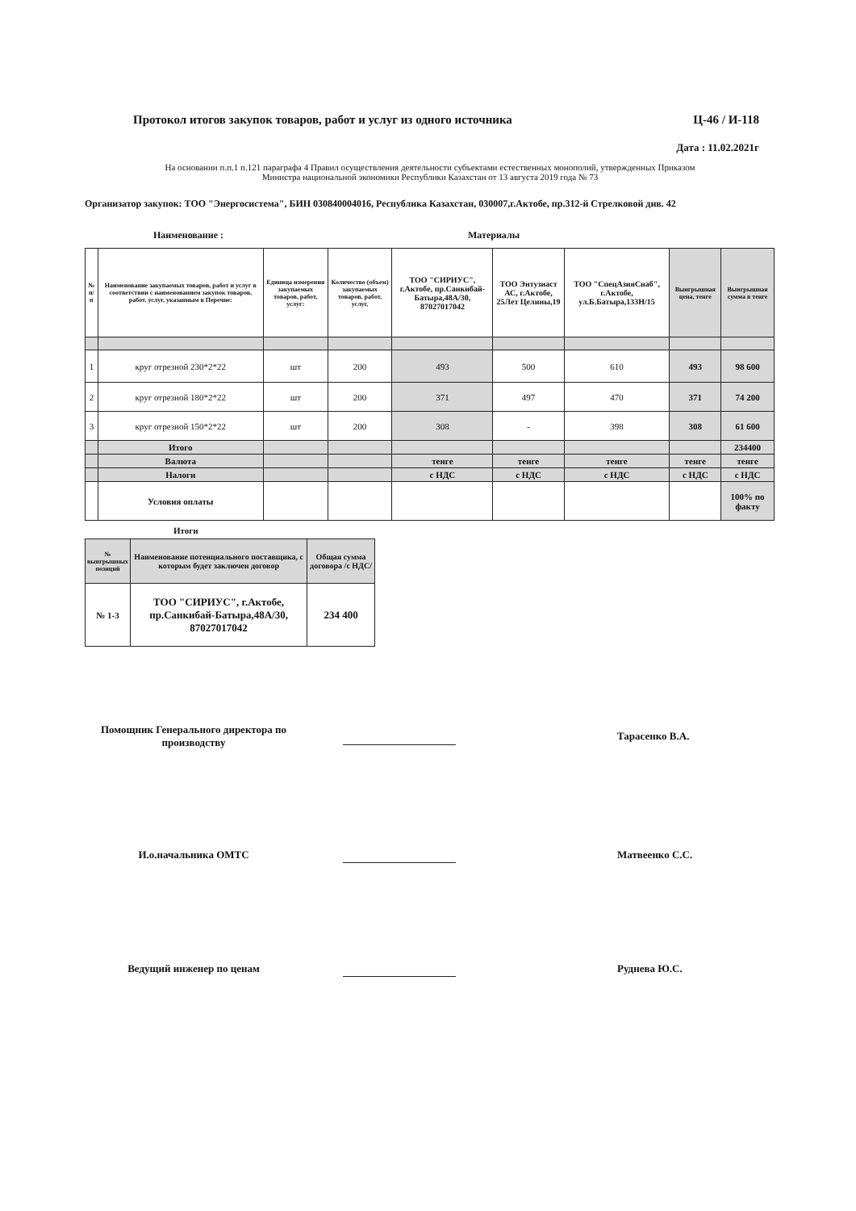Протокол итогов закупок товаров, работ и услуг из одного источника Ц-46 / И-118
Дата : 11.02.2021г
На основании п.п.1 п.121 параграфа 4 Правил осуществления деятельности субъектами естественных монополий, утвержденных Приказом
Министра национальной экономики Республики Казахстан от 13 августа 2019 года № 73
Организатор закупок: ТОО "Энергосистема", БИН 030840004016, Республика Казахстан, 030007,г.Актобе, пр.312-й Стрелковой див. 42
Наименование : Материалы
| № п/п | Наименование закупаемых товаров, работ и услуг в соответствии с наименованием закупок товаров, работ, услуг, указанным в Перечне: | Единица измерения закупаемых товаров, работ, услуг: | Количество (объем) закупаемых товаров, работ, услуг, | ТОО "СИРИУС", г.Актобе, пр.Санкибай-Батыра,48А/30, 87027017042 | ТОО Энтузиаст АС, г.Актобе, 25Лет Целины,19 | ТОО "СпецАзияСнаб", г.Актобе, ул.Б.Батыра,133Н/15 | Выигрышная цена, тенге | Выигрышная сумма в тенге |
| --- | --- | --- | --- | --- | --- | --- | --- | --- |
| 1 | круг отрезной 230*2*22 | шт | 200 | 493 | 500 | 610 | 493 | 98 600 |
| 2 | круг отрезной 180*2*22 | шт | 200 | 371 | 497 | 470 | 371 | 74 200 |
| 3 | круг отрезной 150*2*22 | шт | 200 | 308 | - | 398 | 308 | 61 600 |
| | Итого | | | | | | | 234400 |
| | Валюта | | | тенге | тенге | тенге | тенге | тенге |
| | Налоги | | | с НДС | с НДС | с НДС | с НДС | с НДС |
| | Условия оплаты | | | | | | | 100% по факту |
Итоги
| № выигрышных позиций | Наименование потенциального поставщика, с которым будет заключен договор | Общая сумма договора /с НДС/ |
| --- | --- | --- |
| № 1-3 | ТОО "СИРИУС", г.Актобе, пр.Санкибай-Батыра,48А/30, 87027017042 | 234 400 |
Помощник Генерального директора по производству
Тарасенко В.А.
И.о.начальника ОМТС Матвеенко С.С.
Ведущий инженер по ценам Руднева Ю.С.